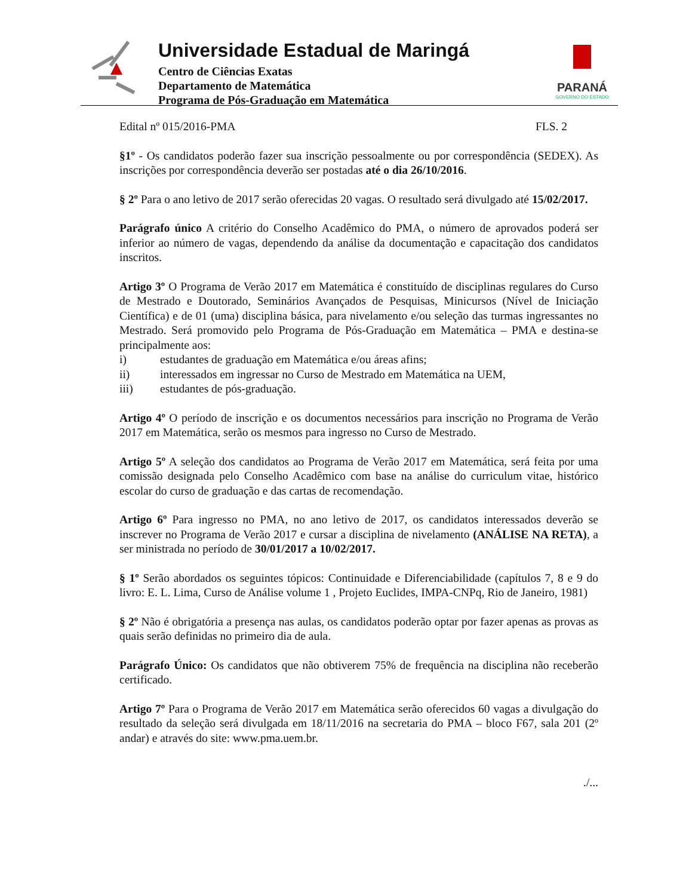Universidade Estadual de Maringá
Centro de Ciências Exatas
Departamento de Matemática
Programa de Pós-Graduação em Matemática
PARANÁ
GOVERNO DO ESTADO
Edital nº 015/2016-PMA FLS. 2
§1º - Os candidatos poderão fazer sua inscrição pessoalmente ou por correspondência (SEDEX). As inscrições por correspondência deverão ser postadas até o dia 26/10/2016.
§ 2º Para o ano letivo de 2017 serão oferecidas 20 vagas. O resultado será divulgado até 15/02/2017.
Parágrafo único A critério do Conselho Acadêmico do PMA, o número de aprovados poderá ser inferior ao número de vagas, dependendo da análise da documentação e capacitação dos candidatos inscritos.
Artigo 3º O Programa de Verão 2017 em Matemática é constituído de disciplinas regulares do Curso de Mestrado e Doutorado, Seminários Avançados de Pesquisas, Minicursos (Nível de Iniciação Científica) e de 01 (uma) disciplina básica, para nivelamento e/ou seleção das turmas ingressantes no Mestrado. Será promovido pelo Programa de Pós-Graduação em Matemática – PMA e destina-se principalmente aos:
i) estudantes de graduação em Matemática e/ou áreas afins;
ii) interessados em ingressar no Curso de Mestrado em Matemática na UEM,
iii) estudantes de pós-graduação.
Artigo 4º O período de inscrição e os documentos necessários para inscrição no Programa de Verão 2017 em Matemática, serão os mesmos para ingresso no Curso de Mestrado.
Artigo 5º A seleção dos candidatos ao Programa de Verão 2017 em Matemática, será feita por uma comissão designada pelo Conselho Acadêmico com base na análise do curriculum vitae, histórico escolar do curso de graduação e das cartas de recomendação.
Artigo 6º Para ingresso no PMA, no ano letivo de 2017, os candidatos interessados deverão se inscrever no Programa de Verão 2017 e cursar a disciplina de nivelamento (ANÁLISE NA RETA), a ser ministrada no período de 30/01/2017 a 10/02/2017.
§ 1º Serão abordados os seguintes tópicos: Continuidade e Diferenciabilidade (capítulos 7, 8 e 9 do livro: E. L. Lima, Curso de Análise volume 1 , Projeto Euclides, IMPA-CNPq, Rio de Janeiro, 1981)
§ 2º Não é obrigatória a presença nas aulas, os candidatos poderão optar por fazer apenas as provas as quais serão definidas no primeiro dia de aula.
Parágrafo Único: Os candidatos que não obtiverem 75% de frequência na disciplina não receberão certificado.
Artigo 7º Para o Programa de Verão 2017 em Matemática serão oferecidos 60 vagas a divulgação do resultado da seleção será divulgada em 18/11/2016 na secretaria do PMA – bloco F67, sala 201 (2º andar) e através do site: www.pma.uem.br.
./...